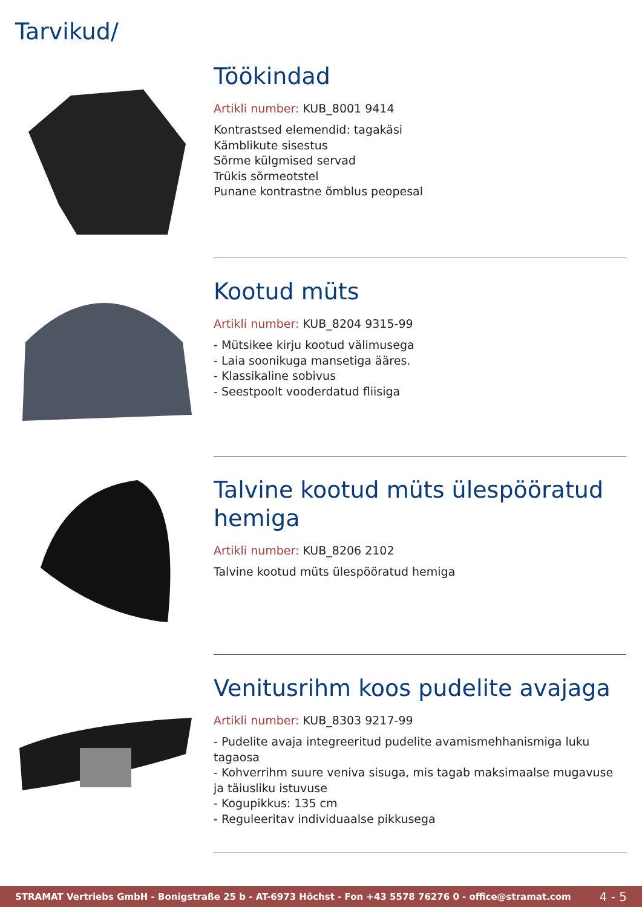Tarvikud/
Töökindad
Artikli number: KUB_8001 9414
Kontrastsed elemendid: tagakäsi
Kämblikute sisestus
Sõrme külgmised servad
Trükis sõrmeotstel
Punane kontrastne õmblus peopesal
Kootud müts
Artikli number: KUB_8204 9315-99
- Mütsikee kirju kootud välimusega
- Laia soonikuga mansetiga ääres.
- Klassikaline sobivus
- Seestpoolt vooderdatud fliisiga
Talvine kootud müts ülespööratud hemiga
Artikli number: KUB_8206 2102
Talvine kootud müts ülespööratud hemiga
Venitusrihm koos pudelite avajaga
Artikli number: KUB_8303 9217-99
- Pudelite avaja integreeritud pudelite avamismehhanismiga luku tagaosa
- Kohverrihm suure veniva sisuga, mis tagab maksimaalse mugavuse ja täiusliku istuvuse
- Kogupikkus: 135 cm
- Reguleeritav individuaalse pikkusega
STRAMAT Vertriebs GmbH - Bonigstraße 25 b - AT-6973 Höchst - Fon +43 5578 76276 0 - office@stramat.com 4 - 5